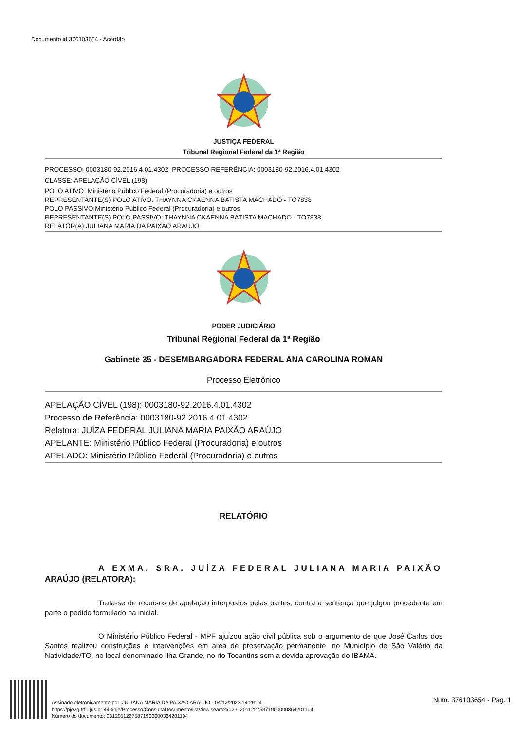Documento id 376103654 - Acórdão
JUSTIÇA FEDERAL
Tribunal Regional Federal da 1ª Região
PROCESSO: 0003180-92.2016.4.01.4302 PROCESSO REFERÊNCIA: 0003180-92.2016.4.01.4302
CLASSE: APELAÇÃO CÍVEL (198)
POLO ATIVO: Ministério Público Federal (Procuradoria) e outros
REPRESENTANTE(S) POLO ATIVO: THAYNNA CKAENNA BATISTA MACHADO - TO7838
POLO PASSIVO:Ministério Público Federal (Procuradoria) e outros
REPRESENTANTE(S) POLO PASSIVO: THAYNNA CKAENNA BATISTA MACHADO - TO7838
RELATOR(A):JULIANA MARIA DA PAIXAO ARAUJO
PODER JUDICIÁRIO
Tribunal Regional Federal da 1ª Região
Gabinete 35 - DESEMBARGADORA FEDERAL ANA CAROLINA ROMAN
Processo Eletrônico
APELAÇÃO CÍVEL (198): 0003180-92.2016.4.01.4302
Processo de Referência: 0003180-92.2016.4.01.4302
Relatora: JUÍZA FEDERAL JULIANA MARIA PAIXÃO ARAÚJO
APELANTE: Ministério Público Federal (Procuradoria) e outros
APELADO: Ministério Público Federal (Procuradoria) e outros
RELATÓRIO
A EXMA. SRA. JUÍZA FEDERAL JULIANA MARIA PAIXÃO ARAÚJO (RELATORA):
Trata-se de recursos de apelação interpostos pelas partes, contra a sentença que julgou procedente em parte o pedido formulado na inicial.
O Ministério Público Federal - MPF ajuizou ação civil pública sob o argumento de que José Carlos dos Santos realizou construções e intervenções em área de preservação permanente, no Município de São Valério da Natividade/TO, no local denominado Ilha Grande, no rio Tocantins sem a devida aprovação do IBAMA.
Assinado eletronicamente por: JULIANA MARIA DA PAIXAO ARAUJO - 04/12/2023 14:29:24
https://pje2g.trf1.jus.br:443/pje/Processo/ConsultaDocumento/listView.seam?x=23120112275871900000364201104
Número do documento: 23120112275871900000364201104
Num. 376103654 - Pág. 1